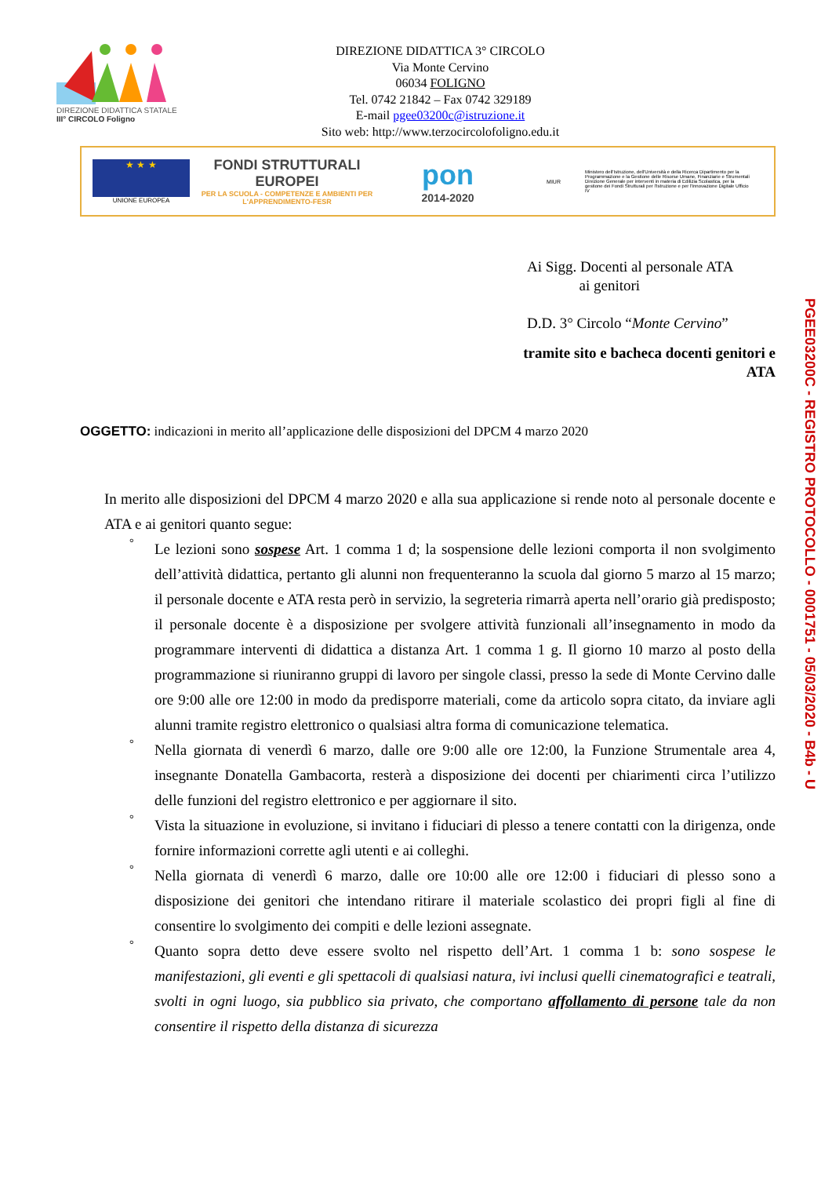DIREZIONE DIDATTICA STATALE
III° CIRCOLO Foligno
DIREZIONE DIDATTICA 3° CIRCOLO
Via Monte Cervino
06034 FOLIGNO
Tel. 0742 21842 – Fax 0742 329189
E-mail pgee03200c@istruzione.it
Sito web: http://www.terzocircolofoligno.edu.it
★ ★ ★
UNIONE EUROPEA
FONDI STRUTTURALI EUROPEI
PER LA SCUOLA - COMPETENZE E AMBIENTI PER L'APPRENDIMENTO-FESR
pon
2014-2020
MIUR
Ministero dell'Istruzione, dell'Università e della Ricerca Dipartimento per la Programmazione e la Gestione delle Risorse Umane, Finanziarie e Strumentali Direzione Generale per interventi in materia di Edilizia Scolastica, per la gestione dei Fondi Strutturali per l'Istruzione e per l'Innovazione Digitale Ufficio IV
Ai Sigg. Docenti al personale ATA
ai genitori
D.D. 3° Circolo “Monte Cervino”
tramite sito e bacheca docenti genitori e
ATA
OGGETTO: indicazioni in merito all’applicazione delle disposizioni del DPCM 4 marzo 2020
In merito alle disposizioni del DPCM 4 marzo 2020 e alla sua applicazione si rende noto al personale docente e ATA e ai genitori quanto segue:
° Le lezioni sono sospese Art. 1 comma 1 d; la sospensione delle lezioni comporta il non svolgimento dell’attività didattica, pertanto gli alunni non frequenteranno la scuola dal giorno 5 marzo al 15 marzo; il personale docente e ATA resta però in servizio, la segreteria rimarrà aperta nell’orario già predisposto; il personale docente è a disposizione per svolgere attività funzionali all’insegnamento in modo da programmare interventi di didattica a distanza Art. 1 comma 1 g. Il giorno 10 marzo al posto della programmazione si riuniranno gruppi di lavoro per singole classi, presso la sede di Monte Cervino dalle ore 9:00 alle ore 12:00 in modo da predisporre materiali, come da articolo sopra citato, da inviare agli alunni tramite registro elettronico o qualsiasi altra forma di comunicazione telematica.
° Nella giornata di venerdì 6 marzo, dalle ore 9:00 alle ore 12:00, la Funzione Strumentale area 4, insegnante Donatella Gambacorta, resterà a disposizione dei docenti per chiarimenti circa l’utilizzo delle funzioni del registro elettronico e per aggiornare il sito.
° Vista la situazione in evoluzione, si invitano i fiduciari di plesso a tenere contatti con la dirigenza, onde fornire informazioni corrette agli utenti e ai colleghi.
° Nella giornata di venerdì 6 marzo, dalle ore 10:00 alle ore 12:00 i fiduciari di plesso sono a disposizione dei genitori che intendano ritirare il materiale scolastico dei propri figli al fine di consentire lo svolgimento dei compiti e delle lezioni assegnate.
° Quanto sopra detto deve essere svolto nel rispetto dell’Art. 1 comma 1 b: sono sospese le manifestazioni, gli eventi e gli spettacoli di qualsiasi natura, ivi inclusi quelli cinematografici e teatrali, svolti in ogni luogo, sia pubblico sia privato, che comportano affollamento di persone tale da non consentire il rispetto della distanza di sicurezza
PGEE03200C - REGISTRO PROTOCOLLO - 0001751 - 05/03/2020 - B4b - U